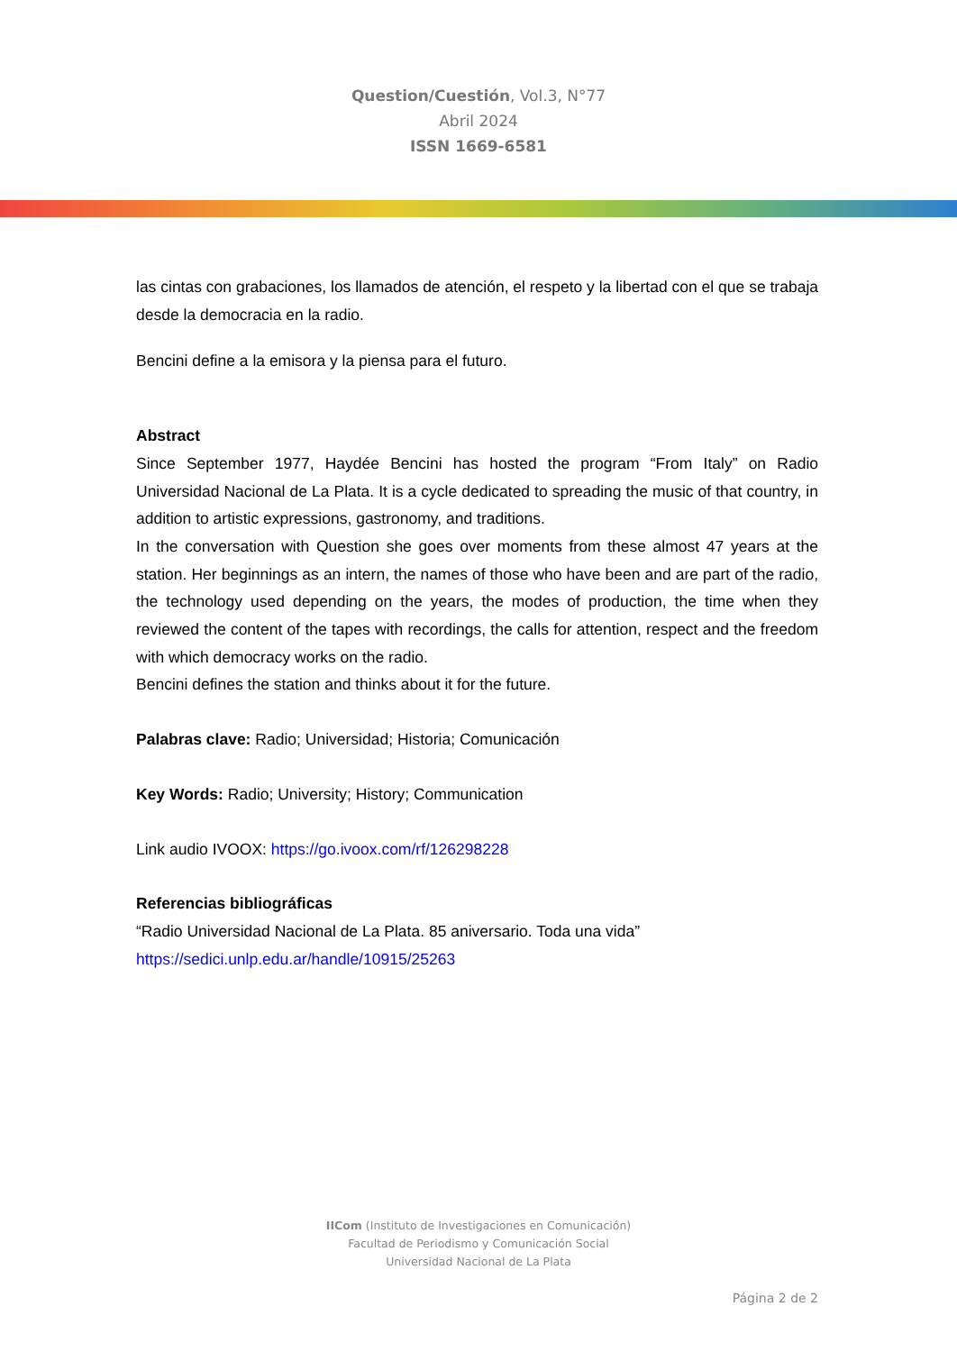Question/Cuestión, Vol.3, N°77
Abril 2024
ISSN 1669-6581
las cintas con grabaciones, los llamados de atención, el respeto y la libertad con el que se trabaja desde la democracia en la radio.
Bencini define a la emisora y la piensa para el futuro.
Abstract
Since September 1977, Haydée Bencini has hosted the program “From Italy” on Radio Universidad Nacional de La Plata. It is a cycle dedicated to spreading the music of that country, in addition to artistic expressions, gastronomy, and traditions.
In the conversation with Question she goes over moments from these almost 47 years at the station. Her beginnings as an intern, the names of those who have been and are part of the radio, the technology used depending on the years, the modes of production, the time when they reviewed the content of the tapes with recordings, the calls for attention, respect and the freedom with which democracy works on the radio.
Bencini defines the station and thinks about it for the future.
Palabras clave: Radio; Universidad; Historia; Comunicación
Key Words: Radio; University; History; Communication
Link audio IVOOX: https://go.ivoox.com/rf/126298228
Referencias bibliográficas
“Radio Universidad Nacional de La Plata. 85 aniversario. Toda una vida”
https://sedici.unlp.edu.ar/handle/10915/25263
IICom (Instituto de Investigaciones en Comunicación)
Facultad de Periodismo y Comunicación Social
Universidad Nacional de La Plata
Página 2 de 2